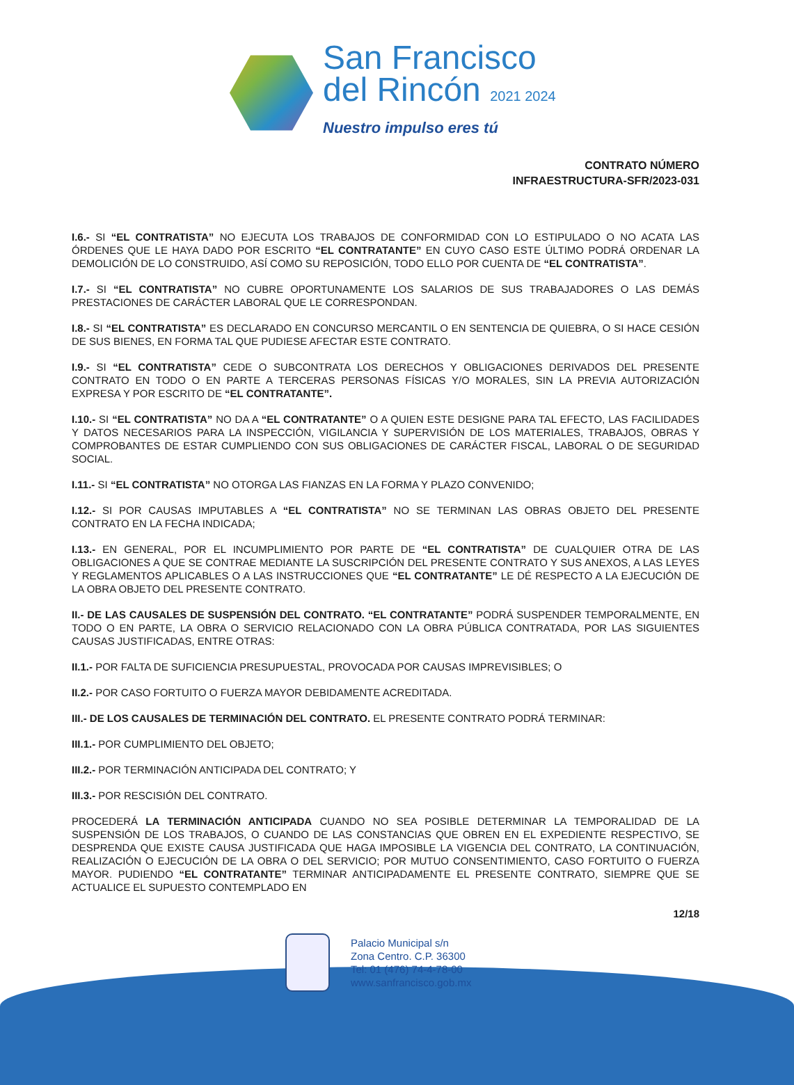San Francisco
del Rincón 2021 2024
Nuestro impulso eres tú
CONTRATO NÚMERO
INFRAESTRUCTURA-SFR/2023-031
I.6.- SI “EL CONTRATISTA” NO EJECUTA LOS TRABAJOS DE CONFORMIDAD CON LO ESTIPULADO O NO ACATA LAS ÓRDENES QUE LE HAYA DADO POR ESCRITO “EL CONTRATANTE” EN CUYO CASO ESTE ÚLTIMO PODRÁ ORDENAR LA DEMOLICIÓN DE LO CONSTRUIDO, ASÍ COMO SU REPOSICIÓN, TODO ELLO POR CUENTA DE “EL CONTRATISTA”.
I.7.- SI “EL CONTRATISTA” NO CUBRE OPORTUNAMENTE LOS SALARIOS DE SUS TRABAJADORES O LAS DEMÁS PRESTACIONES DE CARÁCTER LABORAL QUE LE CORRESPONDAN.
I.8.- SI “EL CONTRATISTA” ES DECLARADO EN CONCURSO MERCANTIL O EN SENTENCIA DE QUIEBRA, O SI HACE CESIÓN DE SUS BIENES, EN FORMA TAL QUE PUDIESE AFECTAR ESTE CONTRATO.
I.9.- SI “EL CONTRATISTA” CEDE O SUBCONTRATA LOS DERECHOS Y OBLIGACIONES DERIVADOS DEL PRESENTE CONTRATO EN TODO O EN PARTE A TERCERAS PERSONAS FÍSICAS Y/O MORALES, SIN LA PREVIA AUTORIZACIÓN EXPRESA Y POR ESCRITO DE “EL CONTRATANTE”.
I.10.- SI “EL CONTRATISTA” NO DA A “EL CONTRATANTE” O A QUIEN ESTE DESIGNE PARA TAL EFECTO, LAS FACILIDADES Y DATOS NECESARIOS PARA LA INSPECCIÓN, VIGILANCIA Y SUPERVISIÓN DE LOS MATERIALES, TRABAJOS, OBRAS Y COMPROBANTES DE ESTAR CUMPLIENDO CON SUS OBLIGACIONES DE CARÁCTER FISCAL, LABORAL O DE SEGURIDAD SOCIAL.
I.11.- SI “EL CONTRATISTA” NO OTORGA LAS FIANZAS EN LA FORMA Y PLAZO CONVENIDO;
I.12.- SI POR CAUSAS IMPUTABLES A “EL CONTRATISTA” NO SE TERMINAN LAS OBRAS OBJETO DEL PRESENTE CONTRATO EN LA FECHA INDICADA;
I.13.- EN GENERAL, POR EL INCUMPLIMIENTO POR PARTE DE “EL CONTRATISTA” DE CUALQUIER OTRA DE LAS OBLIGACIONES A QUE SE CONTRAE MEDIANTE LA SUSCRIPCIÓN DEL PRESENTE CONTRATO Y SUS ANEXOS, A LAS LEYES Y REGLAMENTOS APLICABLES O A LAS INSTRUCCIONES QUE “EL CONTRATANTE” LE DÉ RESPECTO A LA EJECUCIÓN DE LA OBRA OBJETO DEL PRESENTE CONTRATO.
II.- DE LAS CAUSALES DE SUSPENSIÓN DEL CONTRATO. “EL CONTRATANTE” PODRÁ SUSPENDER TEMPORALMENTE, EN TODO O EN PARTE, LA OBRA O SERVICIO RELACIONADO CON LA OBRA PÚBLICA CONTRATADA, POR LAS SIGUIENTES CAUSAS JUSTIFICADAS, ENTRE OTRAS:
II.1.- POR FALTA DE SUFICIENCIA PRESUPUESTAL, PROVOCADA POR CAUSAS IMPREVISIBLES; O
II.2.- POR CASO FORTUITO O FUERZA MAYOR DEBIDAMENTE ACREDITADA.
III.- DE LOS CAUSALES DE TERMINACIÓN DEL CONTRATO. EL PRESENTE CONTRATO PODRÁ TERMINAR:
III.1.- POR CUMPLIMIENTO DEL OBJETO;
III.2.- POR TERMINACIÓN ANTICIPADA DEL CONTRATO; Y
III.3.- POR RESCISIÓN DEL CONTRATO.
PROCEDERÁ LA TERMINACIÓN ANTICIPADA CUANDO NO SEA POSIBLE DETERMINAR LA TEMPORALIDAD DE LA SUSPENSIÓN DE LOS TRABAJOS, O CUANDO DE LAS CONSTANCIAS QUE OBREN EN EL EXPEDIENTE RESPECTIVO, SE DESPRENDA QUE EXISTE CAUSA JUSTIFICADA QUE HAGA IMPOSIBLE LA VIGENCIA DEL CONTRATO, LA CONTINUACIÓN, REALIZACIÓN O EJECUCIÓN DE LA OBRA O DEL SERVICIO; POR MUTUO CONSENTIMIENTO, CASO FORTUITO O FUERZA MAYOR. PUDIENDO “EL CONTRATANTE” TERMINAR ANTICIPADAMENTE EL PRESENTE CONTRATO, SIEMPRE QUE SE ACTUALICE EL SUPUESTO CONTEMPLADO EN
12/18
Palacio Municipal s/n
Zona Centro. C.P. 36300
Tel: 01 (476) 74-4-78-00
www.sanfrancisco.gob.mx